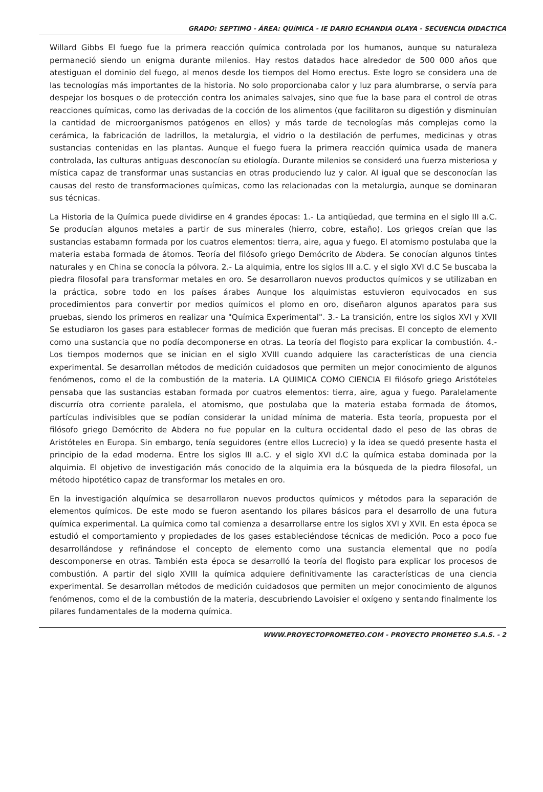GRADO: SEPTIMO - ÁREA: QUíMICA - IE DARIO ECHANDIA OLAYA - SECUENCIA DIDACTICA
Willard Gibbs El fuego fue la primera reacción química controlada por los humanos, aunque su naturaleza permaneció siendo un enigma durante milenios. Hay restos datados hace alrededor de 500 000 años que atestiguan el dominio del fuego, al menos desde los tiempos del Homo erectus. Este logro se considera una de las tecnologías más importantes de la historia. No solo proporcionaba calor y luz para alumbrarse, o servía para despejar los bosques o de protección contra los animales salvajes, sino que fue la base para el control de otras reacciones químicas, como las derivadas de la cocción de los alimentos (que facilitaron su digestión y disminuían la cantidad de microorganismos patógenos en ellos) y más tarde de tecnologías más complejas como la cerámica, la fabricación de ladrillos, la metalurgia, el vidrio o la destilación de perfumes, medicinas y otras sustancias contenidas en las plantas. Aunque el fuego fuera la primera reacción química usada de manera controlada, las culturas antiguas desconocían su etiología. Durante milenios se consideró una fuerza misteriosa y mística capaz de transformar unas sustancias en otras produciendo luz y calor. Al igual que se desconocían las causas del resto de transformaciones químicas, como las relacionadas con la metalurgia, aunque se dominaran sus técnicas.
La Historia de la Química puede dividirse en 4 grandes épocas: 1.- La antiqüedad, que termina en el siglo III a.C. Se producían algunos metales a partir de sus minerales (hierro, cobre, estaño). Los griegos creían que las sustancias estabamn formada por los cuatros elementos: tierra, aire, agua y fuego. El atomismo postulaba que la materia estaba formada de átomos. Teoría del filósofo griego Demócrito de Abdera. Se conocían algunos tintes naturales y en China se conocía la pólvora. 2.- La alquimia, entre los siglos III a.C. y el siglo XVI d.C Se buscaba la piedra filosofal para transformar metales en oro. Se desarrollaron nuevos productos químicos y se utilizaban en la práctica, sobre todo en los países árabes Aunque los alquimistas estuvieron equivocados en sus procedimientos para convertir por medios químicos el plomo en oro, diseñaron algunos aparatos para sus pruebas, siendo los primeros en realizar una "Química Experimental". 3.- La transición, entre los siglos XVI y XVII Se estudiaron los gases para establecer formas de medición que fueran más precisas. El concepto de elemento como una sustancia que no podía decomponerse en otras. La teoría del flogisto para explicar la combustión. 4.- Los tiempos modernos que se inician en el siglo XVIII cuando adquiere las características de una ciencia experimental. Se desarrollan métodos de medición cuidadosos que permiten un mejor conocimiento de algunos fenómenos, como el de la combustión de la materia. LA QUIMICA COMO CIENCIA El filósofo griego Aristóteles pensaba que las sustancias estaban formada por cuatros elementos: tierra, aire, agua y fuego. Paralelamente discurría otra corriente paralela, el atomismo, que postulaba que la materia estaba formada de átomos, partículas indivisibles que se podían considerar la unidad mínima de materia. Esta teoría, propuesta por el filósofo griego Demócrito de Abdera no fue popular en la cultura occidental dado el peso de las obras de Aristóteles en Europa. Sin embargo, tenía seguidores (entre ellos Lucrecio) y la idea se quedó presente hasta el principio de la edad moderna. Entre los siglos III a.C. y el siglo XVI d.C la química estaba dominada por la alquimia. El objetivo de investigación más conocido de la alquimia era la búsqueda de la piedra filosofal, un método hipotético capaz de transformar los metales en oro.
En la investigación alquímica se desarrollaron nuevos productos químicos y métodos para la separación de elementos químicos. De este modo se fueron asentando los pilares básicos para el desarrollo de una futura química experimental. La química como tal comienza a desarrollarse entre los siglos XVI y XVII. En esta época se estudió el comportamiento y propiedades de los gases estableciéndose técnicas de medición. Poco a poco fue desarrollándose y refinándose el concepto de elemento como una sustancia elemental que no podía descomponerse en otras. También esta época se desarrolló la teoría del flogisto para explicar los procesos de combustión. A partir del siglo XVIII la química adquiere definitivamente las características de una ciencia experimental. Se desarrollan métodos de medición cuidadosos que permiten un mejor conocimiento de algunos fenómenos, como el de la combustión de la materia, descubriendo Lavoisier el oxígeno y sentando finalmente los pilares fundamentales de la moderna química.
WWW.PROYECTOPROMETEO.COM - PROYECTO PROMETEO S.A.S. - 2